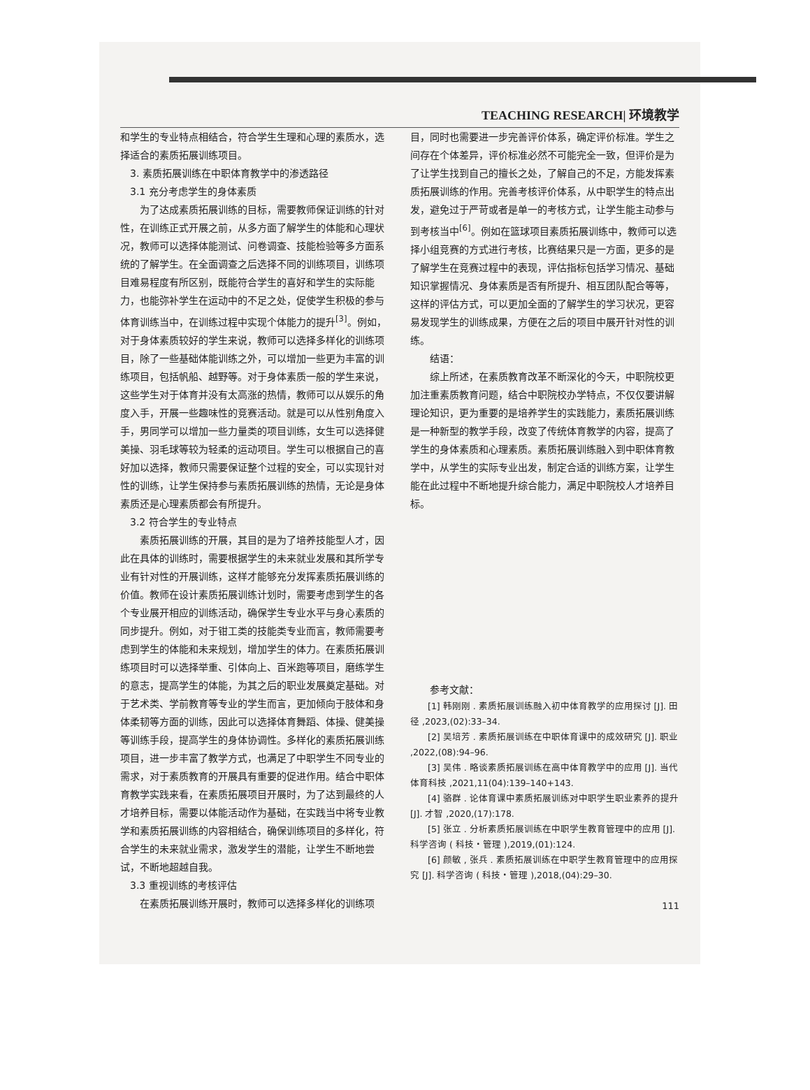TEACHING RESEARCH| 环境教学
和学生的专业特点相结合，符合学生生理和心理的素质水，选择适合的素质拓展训练项目。
3. 素质拓展训练在中职体育教学中的渗透路径
3.1 充分考虑学生的身体素质
为了达成素质拓展训练的目标，需要教师保证训练的针对性，在训练正式开展之前，从多方面了解学生的体能和心理状况，教师可以选择体能测试、问卷调查、技能检验等多方面系统的了解学生。在全面调查之后选择不同的训练项目，训练项目难易程度有所区别，既能符合学生的喜好和学生的实际能力，也能弥补学生在运动中的不足之处，促使学生积极的参与体育训练当中，在训练过程中实现个体能力的提升<sup>[3]</sup>。例如，对于身体素质较好的学生来说，教师可以选择多样化的训练项目，除了一些基础体能训练之外，可以增加一些更为丰富的训练项目，包括帆船、越野等。对于身体素质一般的学生来说，这些学生对于体育并没有太高涨的热情，教师可以从娱乐的角度入手，开展一些趣味性的竞赛活动。就是可以从性别角度入手，男同学可以增加一些力量类的项目训练，女生可以选择健美操、羽毛球等较为轻柔的运动项目。学生可以根据自己的喜好加以选择，教师只需要保证整个过程的安全，可以实现针对性的训练，让学生保持参与素质拓展训练的热情，无论是身体素质还是心理素质都会有所提升。
3.2 符合学生的专业特点
素质拓展训练的开展，其目的是为了培养技能型人才，因此在具体的训练时，需要根据学生的未来就业发展和其所学专业有针对性的开展训练，这样才能够充分发挥素质拓展训练的价值。教师在设计素质拓展训练计划时，需要考虑到学生的各个专业展开相应的训练活动，确保学生专业水平与身心素质的同步提升。例如，对于钳工类的技能类专业而言，教师需要考虑到学生的体能和未来规划，增加学生的体力。在素质拓展训练项目时可以选择举重、引体向上、百米跑等项目，磨练学生的意志，提高学生的体能，为其之后的职业发展奠定基础。对于艺术类、学前教育等专业的学生而言，更加倾向于肢体和身体柔韧等方面的训练，因此可以选择体育舞蹈、体操、健美操等训练手段，提高学生的身体协调性。多样化的素质拓展训练项目，进一步丰富了教学方式，也满足了中职学生不同专业的需求，对于素质教育的开展具有重要的促进作用。结合中职体育教学实践来看，在素质拓展项目开展时，为了达到最终的人才培养目标，需要以体能活动作为基础，在实践当中将专业教学和素质拓展训练的内容相结合，确保训练项目的多样化，符合学生的未来就业需求，激发学生的潜能，让学生不断地尝试，不断地超越自我。
3.3 重视训练的考核评估
在素质拓展训练开展时，教师可以选择多样化的训练项
目，同时也需要进一步完善评价体系，确定评价标准。学生之间存在个体差异，评价标准必然不可能完全一致，但评价是为了让学生找到自己的擅长之处，了解自己的不足，方能发挥素质拓展训练的作用。完善考核评价体系，从中职学生的特点出发，避免过于严苛或者是单一的考核方式，让学生能主动参与到考核当中<sup>[6]</sup>。例如在篮球项目素质拓展训练中，教师可以选择小组竞赛的方式进行考核，比赛结果只是一方面，更多的是了解学生在竞赛过程中的表现，评估指标包括学习情况、基础知识掌握情况、身体素质是否有所提升、相互团队配合等等，这样的评估方式，可以更加全面的了解学生的学习状况，更容易发现学生的训练成果，方便在之后的项目中展开针对性的训练。
结语：
综上所述，在素质教育改革不断深化的今天，中职院校更加注重素质教育问题，结合中职院校办学特点，不仅仅要讲解理论知识，更为重要的是培养学生的实践能力，素质拓展训练是一种新型的教学手段，改变了传统体育教学的内容，提高了学生的身体素质和心理素质。素质拓展训练融入到中职体育教学中，从学生的实际专业出发，制定合适的训练方案，让学生能在此过程中不断地提升综合能力，满足中职院校人才培养目标。
参考文献：
[1] 韩刚刚 . 素质拓展训练融入初中体育教学的应用探讨 [J]. 田径 ,2023,(02):33–34.
[2] 吴培芳 . 素质拓展训练在中职体育课中的成效研究 [J]. 职业 ,2022,(08):94–96.
[3] 吴伟 . 略谈素质拓展训练在高中体育教学中的应用 [J]. 当代体育科技 ,2021,11(04):139–140+143.
[4] 骆群 . 论体育课中素质拓展训练对中职学生职业素养的提升 [J]. 才智 ,2020,(17):178.
[5] 张立 . 分析素质拓展训练在中职学生教育管理中的应用 [J]. 科学咨询 ( 科技・管理 ),2019,(01):124.
[6] 颜敏 , 张兵 . 素质拓展训练在中职学生教育管理中的应用探究 [J]. 科学咨询 ( 科技・管理 ),2018,(04):29–30.
111